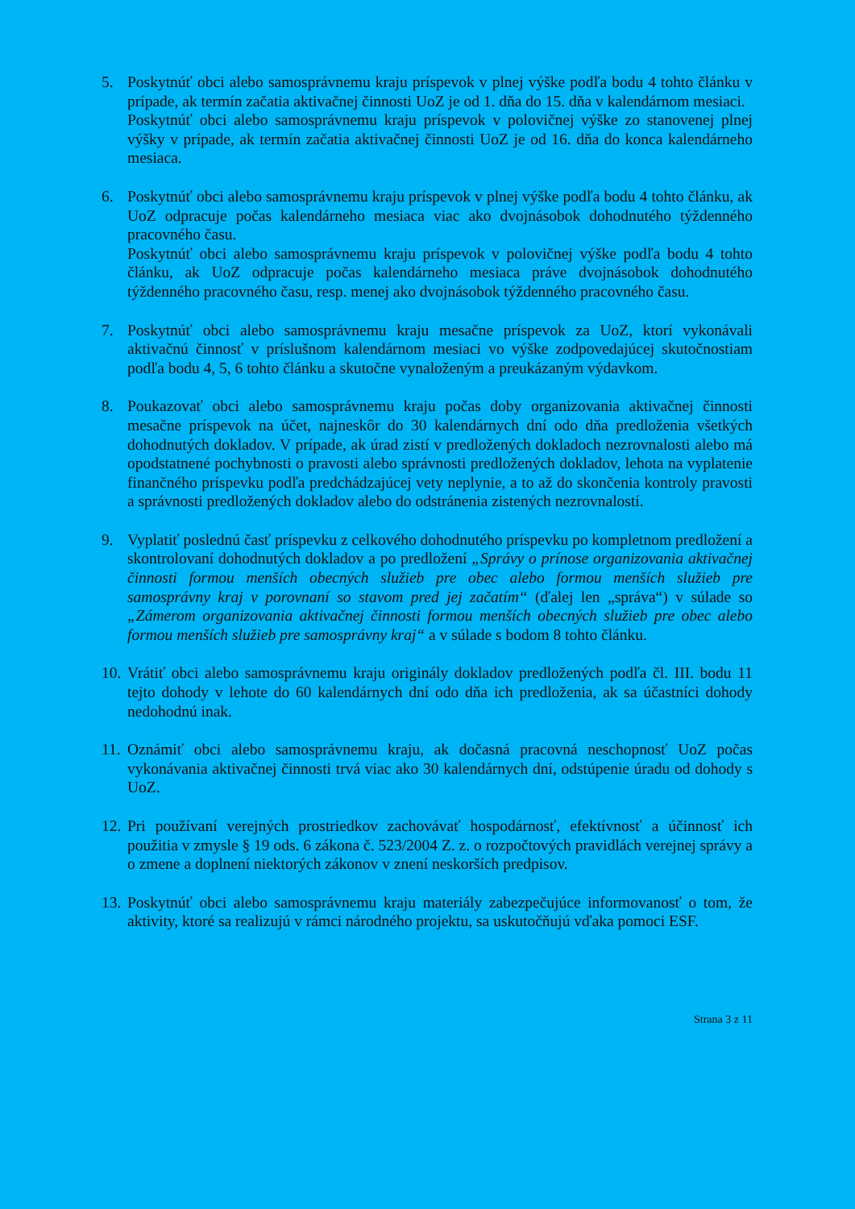5. Poskytnúť obci alebo samosprávnemu kraju príspevok v plnej výške podľa bodu 4 tohto článku v prípade, ak termín začatia aktivačnej činnosti UoZ je od 1. dňa do 15. dňa v kalendárnom mesiaci.
Poskytnúť obci alebo samosprávnemu kraju príspevok v polovičnej výške zo stanovenej plnej výšky v prípade, ak termín začatia aktivačnej činnosti UoZ je od 16. dňa do konca kalendárneho mesiaca.
6. Poskytnúť obci alebo samosprávnemu kraju príspevok v plnej výške podľa bodu 4 tohto článku, ak UoZ odpracuje počas kalendárneho mesiaca viac ako dvojnásobok dohodnutého týždenného pracovného času.
Poskytnúť obci alebo samosprávnemu kraju príspevok v polovičnej výške podľa bodu 4 tohto článku, ak UoZ odpracuje počas kalendárneho mesiaca práve dvojnásobok dohodnutého týždenného pracovného času, resp. menej ako dvojnásobok týždenného pracovného času.
7. Poskytnúť obci alebo samosprávnemu kraju mesačne príspevok za UoZ, ktorí vykonávali aktivačnú činnosť v príslušnom kalendárnom mesiaci vo výške zodpovedajúcej skutočnostiam podľa bodu 4, 5, 6 tohto článku a skutočne vynaloženým a preukázaným výdavkom.
8. Poukazovať obci alebo samosprávnemu kraju počas doby organizovania aktivačnej činnosti mesačne príspevok na účet, najneskôr do 30 kalendárnych dní odo dňa predloženia všetkých dohodnutých dokladov. V prípade, ak úrad zistí v predložených dokladoch nezrovnalosti alebo má opodstatnené pochybnosti o pravosti alebo správnosti predložených dokladov, lehota na vyplatenie finančného príspevku podľa predchádzajúcej vety neplynie, a to až do skončenia kontroly pravosti a správnosti predložených dokladov alebo do odstránenia zistených nezrovnalostí.
9. Vyplatiť poslednú časť príspevku z celkového dohodnutého príspevku po kompletnom predložení a skontrolovaní dohodnutých dokladov a po predložení „Správy o prínose organizovania aktivačnej činnosti formou menších obecných služieb pre obec alebo formou menších služieb pre samosprávny kraj v porovnaní so stavom pred jej začatím“ (ďalej len „správa“) v súlade so „Zámerom organizovania aktivačnej činnosti formou menších obecných služieb pre obec alebo formou menších služieb pre samosprávny kraj“ a v súlade s bodom 8 tohto článku.
10.
Vrátiť obci alebo samosprávnemu kraju originály dokladov predložených podľa čl. III. bodu 11 tejto dohody v lehote do 60 kalendárnych dní odo dňa ich predloženia, ak sa účastníci dohody nedohodnú inak.
11.
Oznámiť obci alebo samosprávnemu kraju, ak dočasná pracovná neschopnosť UoZ počas vykonávania aktivačnej činnosti trvá viac ako 30 kalendárnych dní, odstúpenie úradu od dohody s UoZ.
12.
Pri používaní verejných prostriedkov zachovávať hospodárnosť, efektívnosť a účinnosť ich použitia v zmysle § 19 ods. 6 zákona č. 523/2004 Z. z. o rozpočtových pravidlách verejnej správy a o zmene a doplnení niektorých zákonov v znení neskorších predpisov.
13.
Poskytnúť obci alebo samosprávnemu kraju materiály zabezpečujúce informovanosť o tom, že aktivity, ktoré sa realizujú v rámci národného projektu, sa uskutočňujú vďaka pomoci ESF.
Strana 3 z 11